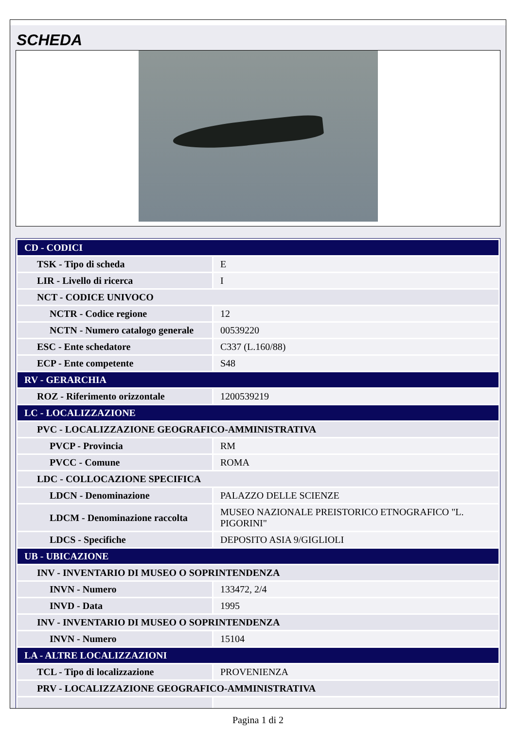SCHEDA
| CD - CODICI | |
| TSK - Tipo di scheda | E |
| LIR - Livello di ricerca | I |
| NCT - CODICE UNIVOCO | |
| NCTR - Codice regione | 12 |
| NCTN - Numero catalogo generale | 00539220 |
| ESC - Ente schedatore | C337 (L.160/88) |
| ECP - Ente competente | S48 |
| RV - GERARCHIA | |
| ROZ - Riferimento orizzontale | 1200539219 |
| LC - LOCALIZZAZIONE | |
| PVC - LOCALIZZAZIONE GEOGRAFICO-AMMINISTRATIVA | |
| PVCP - Provincia | RM |
| PVCC - Comune | ROMA |
| LDC - COLLOCAZIONE SPECIFICA | |
| LDCN - Denominazione | PALAZZO DELLE SCIENZE |
| LDCM - Denominazione raccolta | MUSEO NAZIONALE PREISTORICO ETNOGRAFICO "L. PIGORINI" |
| LDCS - Specifiche | DEPOSITO ASIA 9/GIGLIOLI |
| UB - UBICAZIONE | |
| INV - INVENTARIO DI MUSEO O SOPRINTENDENZA | |
| INVN - Numero | 133472, 2/4 |
| INVD - Data | 1995 |
| INV - INVENTARIO DI MUSEO O SOPRINTENDENZA | |
| INVN - Numero | 15104 |
| LA - ALTRE LOCALIZZAZIONI | |
| TCL - Tipo di localizzazione | PROVENIENZA |
| PRV - LOCALIZZAZIONE GEOGRAFICO-AMMINISTRATIVA | |
Pagina 1 di 2